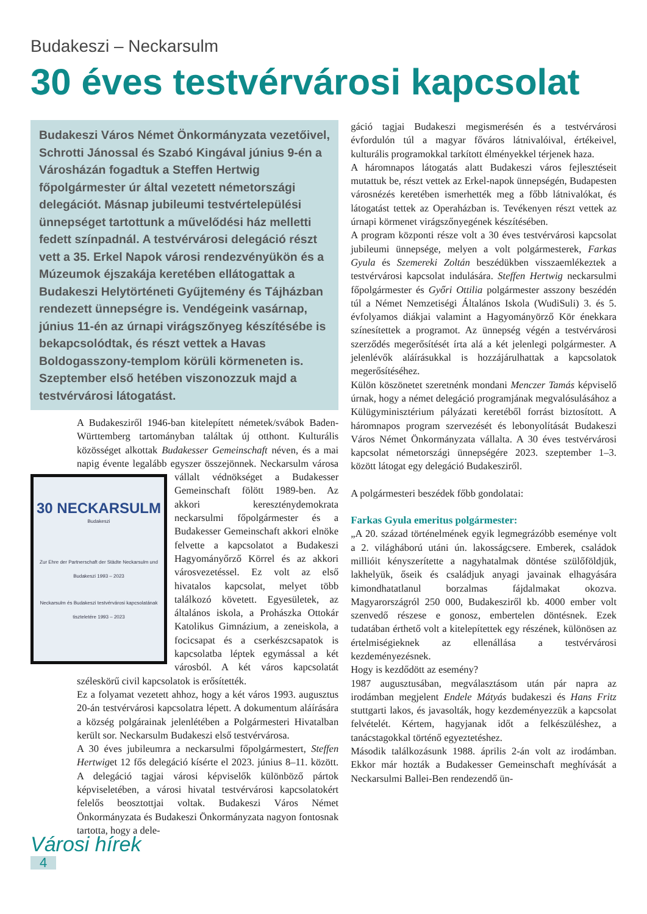Budakeszi – Neckarsulm
30 éves testvérvárosi kapcsolat
Budakeszi Város Német Önkormányzata vezetőivel, Schrotti Jánossal és Szabó Kingával június 9-én a Városházán fogadtuk a Steffen Hertwig főpolgármester úr által vezetett németországi delegációt. Másnap jubileumi testvértelepülési ünnepséget tartottunk a művelődési ház melletti fedett színpadnál. A testvérvárosi delegáció részt vett a 35. Erkel Napok városi rendezvényükön és a Múzeumok éjszakája keretében ellátogattak a Budakeszi Helytörténeti Gyűjtemény és Tájházban rendezett ünnepségre is. Vendégeink vasárnap, június 11-én az úrnapi virágszőnyeg készítésébe is bekapcsolódtak, és részt vettek a Havas Boldogasszony-templom körüli körmeneten is. Szeptember első hetében viszonozzuk majd a testvérvárosi látogatást.
A Budakesziről 1946-ban kitelepített németek/svábok Baden-Württemberg tartományban találtak új otthont. Kulturális közösséget alkottak Budakesser Gemeinschaft néven, és a mai napig évente legalább egyszer összejönnek. 30 NECKARSULM
Budakeszi
Zur Ehre der Partnerschaft der Städte Neckarsulm und Budakeszi 1993 – 2023
Neckarsulm és Budakeszi testvérvárosi kapcsolatának tiszteletére 1993 – 2023 Neckarsulm városa vállalt védnökséget a Budakesser Gemeinschaft fölött 1989-ben. Az akkori kereszténydemokrata neckarsulmi főpolgármester és a Budakesser Gemeinschaft akkori elnöke felvette a kapcsolatot a Budakeszi Hagyományőrző Körrel és az akkori városvezetéssel. Ez volt az első hivatalos kapcsolat, melyet több találkozó követett. Egyesületek, az általános iskola, a Prohászka Ottokár Katolikus Gimnázium, a zeneiskola, a focicsapat és a cserkészcsapatok is kapcsolatba léptek egymással a két városból. A két város kapcsolatát széleskörű civil kapcsolatok is erősítették.
Ez a folyamat vezetett ahhoz, hogy a két város 1993. augusztus 20-án testvérvárosi kapcsolatra lépett. A dokumentum aláírására a község polgárainak jelenlétében a Polgármesteri Hivatalban került sor. Neckarsulm Budakeszi első testvérvárosa.
A 30 éves jubileumra a neckarsulmi főpolgármestert, Steffen Hertwiget 12 fős delegáció kísérte el 2023. június 8–11. között. A delegáció tagjai városi képviselők különböző pártok képviseletében, a városi hivatal testvérvárosi kapcsolatokért felelős beosztottjai voltak. Budakeszi Város Német Önkormányzata és Budakeszi Önkormányzata nagyon fontosnak tartotta, hogy a dele-
Városi hírek
4
gáció tagjai Budakeszi megismerésén és a testvérvárosi évfordulón túl a magyar főváros látnivalóival, értékeivel, kulturális programokkal tarkított élményekkel térjenek haza.
A háromnapos látogatás alatt Budakeszi város fejlesztéseit mutattuk be, részt vettek az Erkel-napok ünnepségén, Budapesten városnézés keretében ismerhették meg a főbb látnivalókat, és látogatást tettek az Operaházban is. Tevékenyen részt vettek az úrnapi körmenet virágszőnyegének készítésében.
A program központi része volt a 30 éves testvérvárosi kapcsolat jubileumi ünnepsége, melyen a volt polgármesterek, Farkas Gyula és Szemereki Zoltán beszédükben visszaemlékeztek a testvérvárosi kapcsolat indulására. Steffen Hertwig neckarsulmi főpolgármester és Győri Ottilia polgármester asszony beszédén túl a Német Nemzetiségi Általános Iskola (WudiSuli) 3. és 5. évfolyamos diákjai valamint a Hagyományörző Kör énekkara színesítettek a programot. Az ünnepség végén a testvérvárosi szerződés megerősítését írta alá a két jelenlegi polgármester. A jelenlévők aláírásukkal is hozzájárulhattak a kapcsolatok megerősítéséhez.
Külön köszönetet szeretnénk mondani Menczer Tamás képviselő úrnak, hogy a német delegáció programjának megvalósulásához a Külügyminisztérium pályázati keretéből forrást biztosított. A háromnapos program szervezését és lebonyolítását Budakeszi Város Német Önkormányzata vállalta. A 30 éves testvérvárosi kapcsolat németországi ünnepségére 2023. szeptember 1–3. között látogat egy delegáció Budakesziről.
A polgármesteri beszédek főbb gondolatai:
Farkas Gyula emeritus polgármester:
„A 20. század történelmének egyik legmegrázóbb eseménye volt a 2. világháború utáni ún. lakosságcsere. Emberek, családok millióit kényszerítette a nagyhatalmak döntése szülőföldjük, lakhelyük, őseik és családjuk anyagi javainak elhagyására kimondhatatlanul borzalmas fájdalmakat okozva. Magyarországról 250 000, Budakesziről kb. 4000 ember volt szenvedő részese e gonosz, embertelen döntésnek. Ezek tudatában érthető volt a kitelepítettek egy részének, különösen az értelmiségieknek az ellenállása a testvérvárosi kezdeményezésnek.
Hogy is kezdődött az esemény?
1987 augusztusában, megválasztásom után pár napra az irodámban megjelent Endele Mátyás budakeszi és Hans Fritz stuttgarti lakos, és javasolták, hogy kezdeményezzük a kapcsolat felvételét. Kértem, hagyjanak időt a felkészüléshez, a tanácstagokkal történő egyeztetéshez.
Második találkozásunk 1988. április 2-án volt az irodámban. Ekkor már hozták a Budakesser Gemeinschaft meghívását a Neckarsulmi Ballei-Ben rendezendő ün-